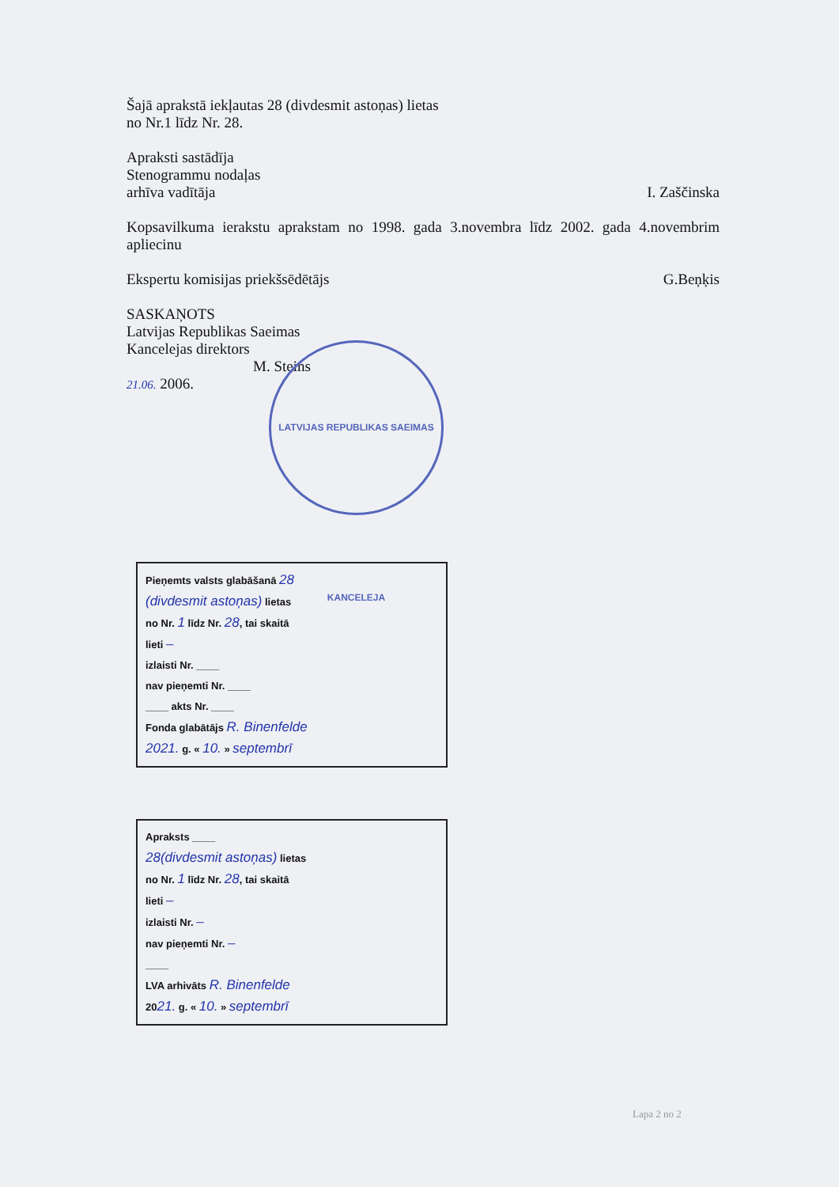Šajā aprakstā iekļautas 28 (divdesmit astoņas) lietas
no Nr.1 līdz Nr. 28.
Apraksti sastādīja
Stenogrammu nodaļas
arhīva vadītāja I. Zaščinska
Kopsavilkuma ierakstu aprakstam no 1998. gada 3.novembra līdz 2002. gada 4.novembrim apliecinu
Ekspertu komisijas priekšsēdētājs G.Beņķis
SASKAŅOTS
Latvijas Republikas Saeimas
Kancelejas direktors
M. Steins
21.06. 2006.
LATVIJAS REPUBLIKAS SAEIMAS KANCELEJA
Pieņemts valsts glabāšanā 28
(divdesmit astoņas) lietas
no Nr. 1 līdz Nr. 28, tai skaitā
lieti –
izlaisti Nr. ____
nav pieņemti Nr. ____
____ akts Nr. ____
Fonda glabātājs R. Binenfelde
2021. g. « 10. » septembrī
Apraksts ____
28(divdesmit astoņas) lietas
no Nr. 1 līdz Nr. 28, tai skaitā
lieti –
izlaisti Nr. –
nav pieņemti Nr. –
____
LVA arhivāts R. Binenfelde
2021. g. « 10. » septembrī
Lapa 2 no 2